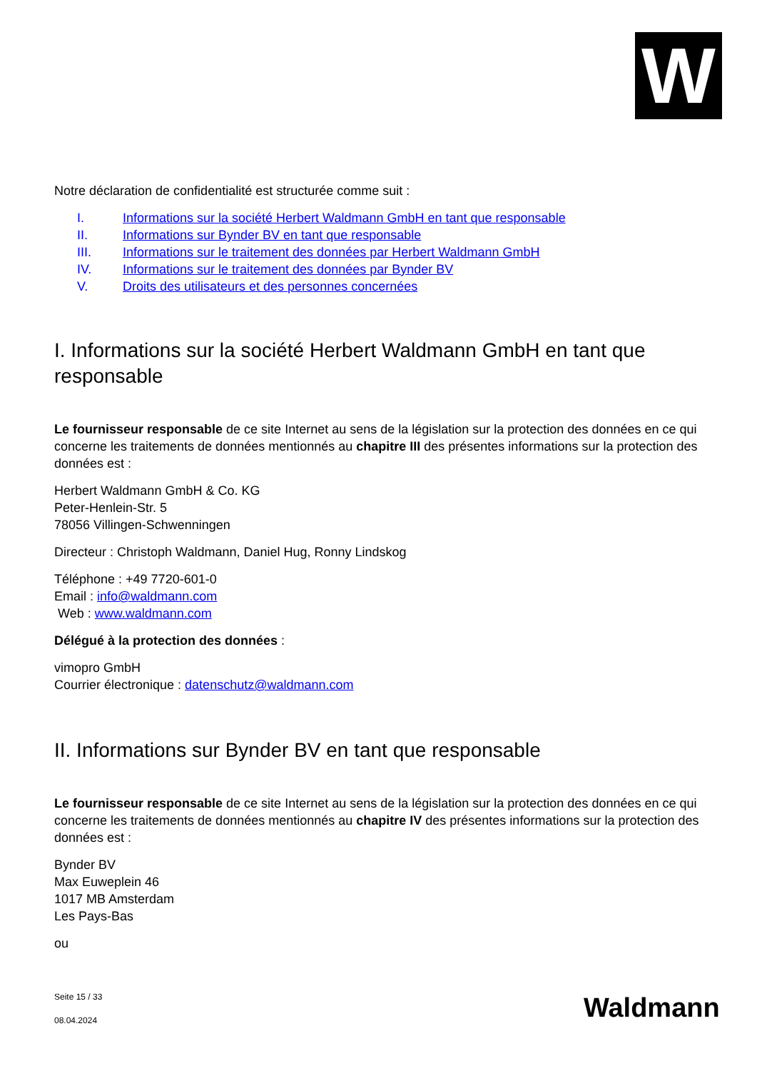W
Notre déclaration de confidentialité est structurée comme suit :
I. Informations sur la société Herbert Waldmann GmbH en tant que responsable
II. Informations sur Bynder BV en tant que responsable
III. Informations sur le traitement des données par Herbert Waldmann GmbH
IV. Informations sur le traitement des données par Bynder BV
V. Droits des utilisateurs et des personnes concernées
I. Informations sur la société Herbert Waldmann GmbH en tant que responsable
Le fournisseur responsable de ce site Internet au sens de la législation sur la protection des données en ce qui concerne les traitements de données mentionnés au chapitre III des présentes informations sur la protection des données est :
Herbert Waldmann GmbH & Co. KG
Peter-Henlein-Str. 5
78056 Villingen-Schwenningen
Directeur : Christoph Waldmann, Daniel Hug, Ronny Lindskog
Téléphone : +49 7720-601-0
Email : info@waldmann.com
Web : www.waldmann.com
Délégué à la protection des données :
vimopro GmbH
Courrier électronique : datenschutz@waldmann.com
II. Informations sur Bynder BV en tant que responsable
Le fournisseur responsable de ce site Internet au sens de la législation sur la protection des données en ce qui concerne les traitements de données mentionnés au chapitre IV des présentes informations sur la protection des données est :
Bynder BV
Max Euweplein 46
1017 MB Amsterdam
Les Pays-Bas
ou
Seite 15 / 33
08.04.2024
Waldmann